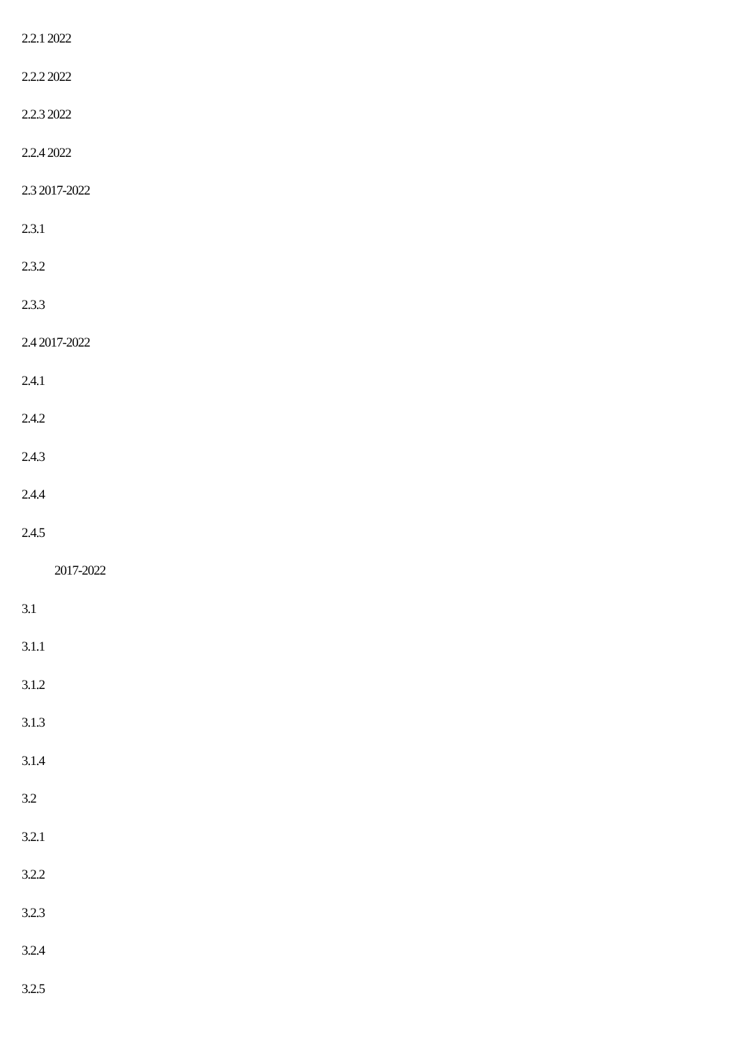2.2.1 2022
2.2.2 2022
2.2.3 2022
2.2.4 2022
2.3 2017-2022
2.3.1
2.3.2
2.3.3
2.4 2017-2022
2.4.1
2.4.2
2.4.3
2.4.4
2.4.5
2017-2022
3.1
3.1.1
3.1.2
3.1.3
3.1.4
3.2
3.2.1
3.2.2
3.2.3
3.2.4
3.2.5